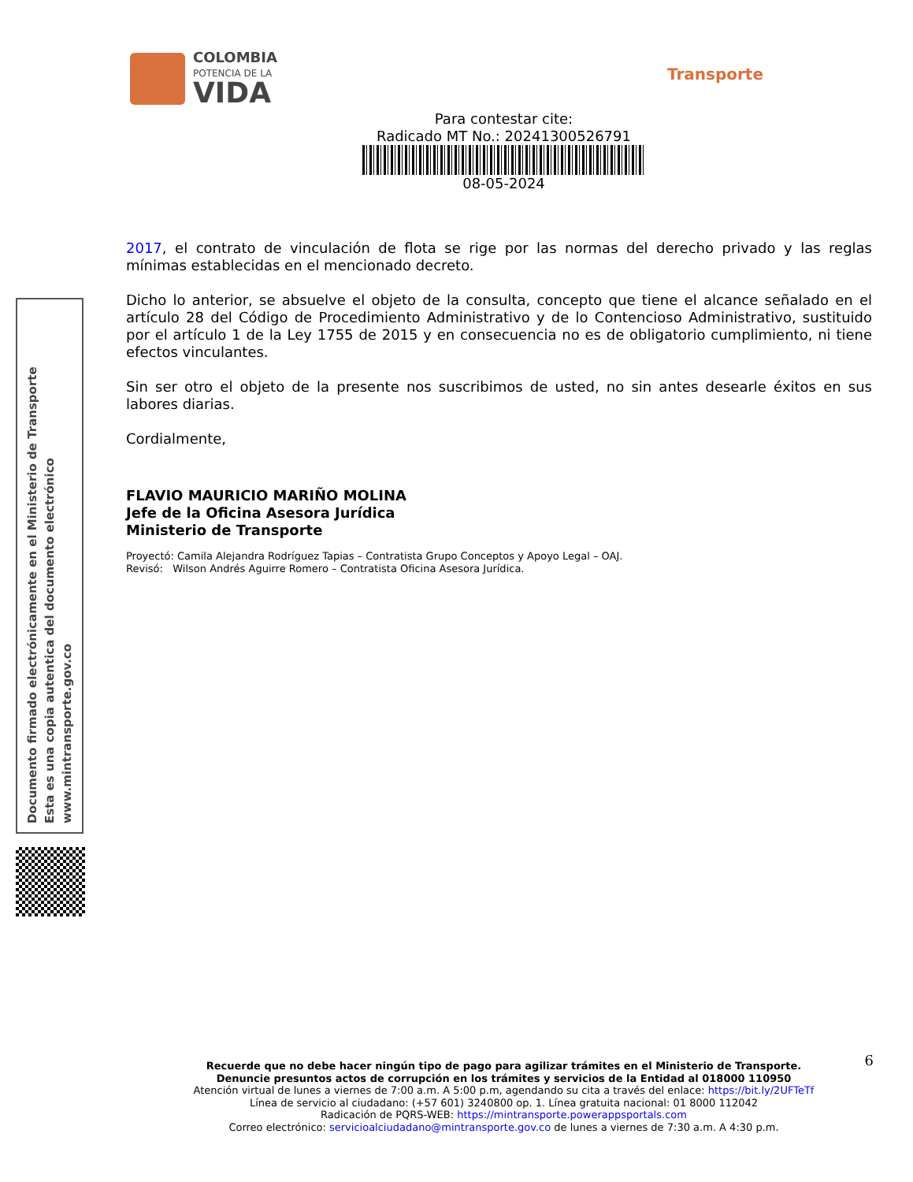COLOMBIA
POTENCIA DE LA
VIDA
Transporte
Para contestar cite:
Radicado MT No.: 20241300526791
08-05-2024
2017, el contrato de vinculación de flota se rige por las normas del derecho privado y las reglas mínimas establecidas en el mencionado decreto.
Dicho lo anterior, se absuelve el objeto de la consulta, concepto que tiene el alcance señalado en el artículo 28 del Código de Procedimiento Administrativo y de lo Contencioso Administrativo, sustituido por el artículo 1 de la Ley 1755 de 2015 y en consecuencia no es de obligatorio cumplimiento, ni tiene efectos vinculantes.
Sin ser otro el objeto de la presente nos suscribimos de usted, no sin antes desearle éxitos en sus labores diarias.
Cordialmente,
FLAVIO MAURICIO MARIÑO MOLINA
Jefe de la Oficina Asesora Jurídica
Ministerio de Transporte
Proyectó: Camila Alejandra Rodríguez Tapias – Contratista Grupo Conceptos y Apoyo Legal – OAJ.
Revisó: Wilson Andrés Aguirre Romero – Contratista Oficina Asesora Jurídica.
Documento firmado electrónicamente en el Ministerio de Transporte
Esta es una copia autentica del documento electrónico
www.mintransporte.gov.co
6
Recuerde que no debe hacer ningún tipo de pago para agilizar trámites en el Ministerio de Transporte.
Denuncie presuntos actos de corrupción en los trámites y servicios de la Entidad al 018000 110950
Atención virtual de lunes a viernes de 7:00 a.m. A 5:00 p.m, agendando su cita a través del enlace: https://bit.ly/2UFTeTf
Línea de servicio al ciudadano: (+57 601) 3240800 op. 1. Línea gratuita nacional: 01 8000 112042
Radicación de PQRS-WEB: https://mintransporte.powerappsportals.com
Correo electrónico: servicioalciudadano@mintransporte.gov.co de lunes a viernes de 7:30 a.m. A 4:30 p.m.